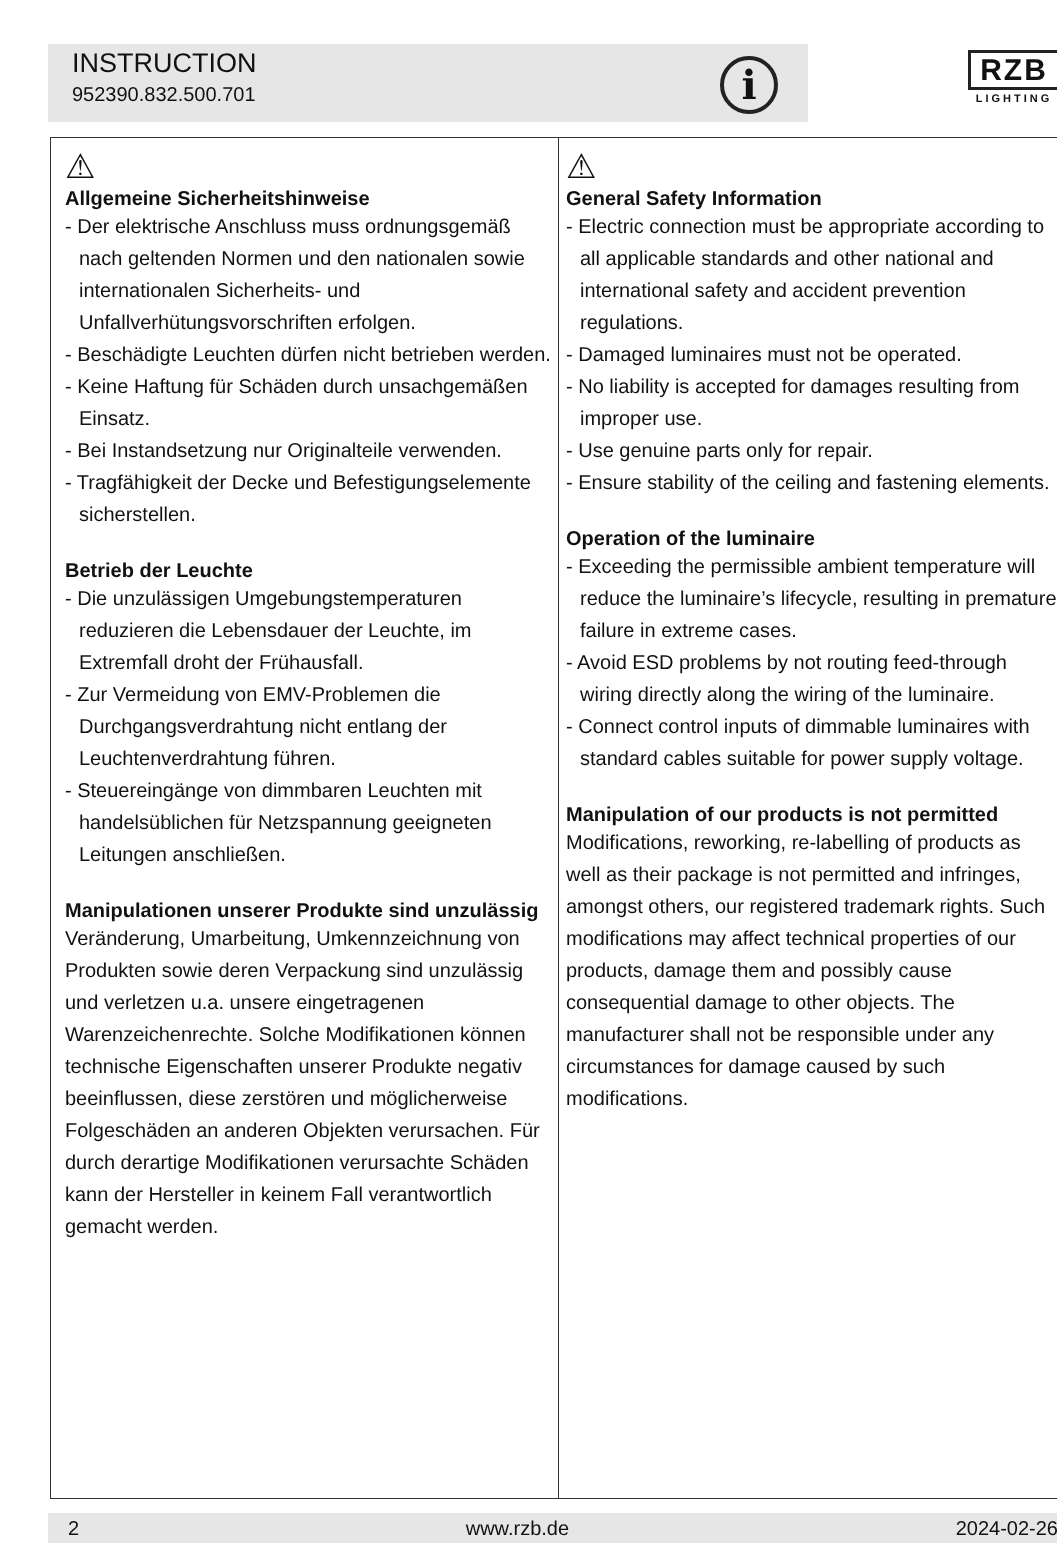INSTRUCTION
952390.832.500.701
i
RZB
LIGHTING
⚠
Allgemeine Sicherheitshinweise
- Der elektrische Anschluss muss ordnungsgemäß nach geltenden Normen und den nationalen sowie internationalen Sicherheits- und Unfallverhütungsvorschriften erfolgen.
- Beschädigte Leuchten dürfen nicht betrieben werden.
- Keine Haftung für Schäden durch unsachgemäßen Einsatz.
- Bei Instandsetzung nur Originalteile verwenden.
- Tragfähigkeit der Decke und Befestigungselemente sicherstellen.
Betrieb der Leuchte
- Die unzulässigen Umgebungstemperaturen reduzieren die Lebensdauer der Leuchte, im Extremfall droht der Frühausfall.
- Zur Vermeidung von EMV-Problemen die Durchgangsverdrahtung nicht entlang der Leuchtenverdrahtung führen.
- Steuereingänge von dimmbaren Leuchten mit handelsüblichen für Netzspannung geeigneten Leitungen anschließen.
Manipulationen unserer Produkte sind unzulässig
Veränderung, Umarbeitung, Umkennzeichnung von Produkten sowie deren Verpackung sind unzulässig und verletzen u.a. unsere eingetragenen Warenzeichenrechte. Solche Modifikationen können technische Eigenschaften unserer Produkte negativ beeinflussen, diese zerstören und möglicherweise Folgeschäden an anderen Objekten verursachen. Für durch derartige Modifikationen verursachte Schäden kann der Hersteller in keinem Fall verantwortlich gemacht werden.
⚠
General Safety Information
- Electric connection must be appropriate according to all applicable standards and other national and international safety and accident prevention regulations.
- Damaged luminaires must not be operated.
- No liability is accepted for damages resulting from improper use.
- Use genuine parts only for repair.
- Ensure stability of the ceiling and fastening elements.
Operation of the luminaire
- Exceeding the permissible ambient temperature will reduce the luminaire’s lifecycle, resulting in premature failure in extreme cases.
- Avoid ESD problems by not routing feed-through wiring directly along the wiring of the luminaire.
- Connect control inputs of dimmable luminaires with standard cables suitable for power supply voltage.
Manipulation of our products is not permitted
Modifications, reworking, re-labelling of products as well as their package is not permitted and infringes, amongst others, our registered trademark rights. Such modifications may affect technical properties of our products, damage them and possibly cause consequential damage to other objects. The manufacturer shall not be responsible under any circumstances for damage caused by such modifications.
2 www.rzb.de 2024-02-26